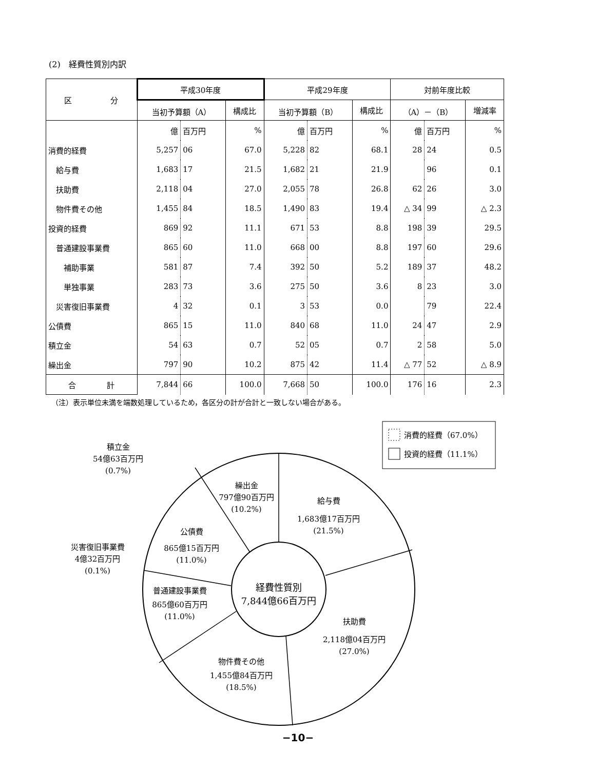(2)　経費性質別内訳
| 区 分 | 平成30年度 | | | 平成29年度 | | | 対前年度比較 | | |
| --- | --- | --- | --- | --- | --- | --- | --- | --- | --- |
| | 当初予算額（A） | | 構成比 | 当初予算額（B） | | 構成比 | （A）－（B） | | 増減率 |
| | 億 | 百万円 | % | 億 | 百万円 | % | 億 | 百万円 | % |
| 消費的経費 | 5,257 | 06 | 67.0 | 5,228 | 82 | 68.1 | 28 | 24 | 0.5 |
| 給与費 | 1,683 | 17 | 21.5 | 1,682 | 21 | 21.9 | | 96 | 0.1 |
| 扶助費 | 2,118 | 04 | 27.0 | 2,055 | 78 | 26.8 | 62 | 26 | 3.0 |
| 物件費その他 | 1,455 | 84 | 18.5 | 1,490 | 83 | 19.4 | △ 34 | 99 | △ 2.3 |
| 投資的経費 | 869 | 92 | 11.1 | 671 | 53 | 8.8 | 198 | 39 | 29.5 |
| 普通建設事業費 | 865 | 60 | 11.0 | 668 | 00 | 8.8 | 197 | 60 | 29.6 |
| 補助事業 | 581 | 87 | 7.4 | 392 | 50 | 5.2 | 189 | 37 | 48.2 |
| 単独事業 | 283 | 73 | 3.6 | 275 | 50 | 3.6 | 8 | 23 | 3.0 |
| 災害復旧事業費 | 4 | 32 | 0.1 | 3 | 53 | 0.0 | | 79 | 22.4 |
| 公債費 | 865 | 15 | 11.0 | 840 | 68 | 11.0 | 24 | 47 | 2.9 |
| 積立金 | 54 | 63 | 0.7 | 52 | 05 | 0.7 | 2 | 58 | 5.0 |
| 繰出金 | 797 | 90 | 10.2 | 875 | 42 | 11.4 | △ 77 | 52 | △ 8.9 |
| 合 計 | 7,844 | 66 | 100.0 | 7,668 | 50 | 100.0 | 176 | 16 | 2.3 |
（注）表示単位未満を端数処理しているため，各区分の計が合計と一致しない場合がある。
消費的経費（67.0%）
投資的経費（11.1%）
積立金
54億63百万円
(0.7%)
繰出金
797億90百万円
(10.2%)
給与費
1,683億17百万円
(21.5%)
公債費
865億15百万円
(11.0%)
災害復旧事業費
4億32百万円
(0.1%)
経費性質別
7,844億66百万円
普通建設事業費
865億60百万円
(11.0%)
扶助費
2,118億04百万円
(27.0%)
物件費その他
1,455億84百万円
(18.5%)
−10−